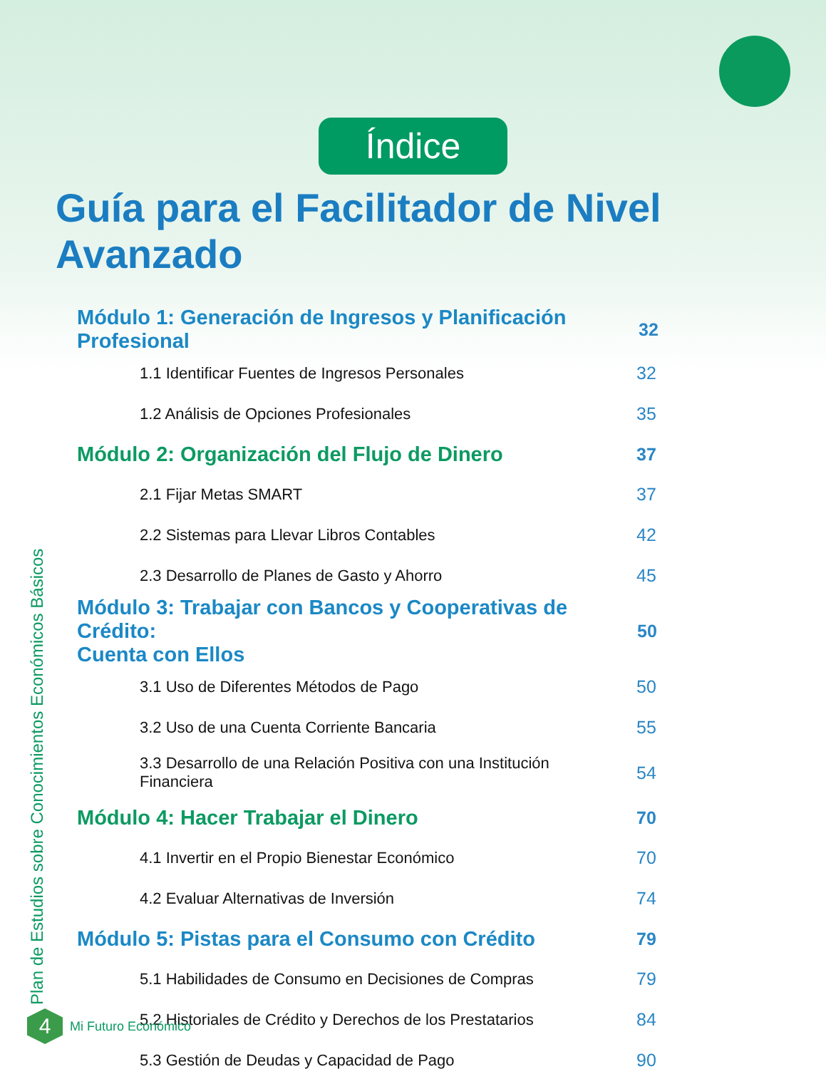Índice
Guía para el Facilitador de Nivel Avanzado
Módulo 1: Generación de Ingresos y Planificación Profesional 32
1.1 Identificar Fuentes de Ingresos Personales 32
1.2 Análisis de Opciones Profesionales 35
Módulo 2: Organización del Flujo de Dinero 37
2.1 Fijar Metas SMART 37
2.2 Sistemas para Llevar Libros Contables 42
2.3 Desarrollo de Planes de Gasto y Ahorro 45
Módulo 3: Trabajar con Bancos y Cooperativas de Crédito:
Cuenta con Ellos 50
3.1 Uso de Diferentes Métodos de Pago 50
3.2 Uso de una Cuenta Corriente Bancaria 55
3.3 Desarrollo de una Relación Positiva con una Institución
Financiera 54
Módulo 4: Hacer Trabajar el Dinero 70
4.1 Invertir en el Propio Bienestar Económico 70
4.2 Evaluar Alternativas de Inversión 74
Módulo 5: Pistas para el Consumo con Crédito 79
5.1 Habilidades de Consumo en Decisiones de Compras 79
5.2 Historiales de Crédito y Derechos de los Prestatarios 84
5.3 Gestión de Deudas y Capacidad de Pago 90
Plan de Estudios sobre Conocimientos Económicos Básicos
4
Mi Futuro Económico